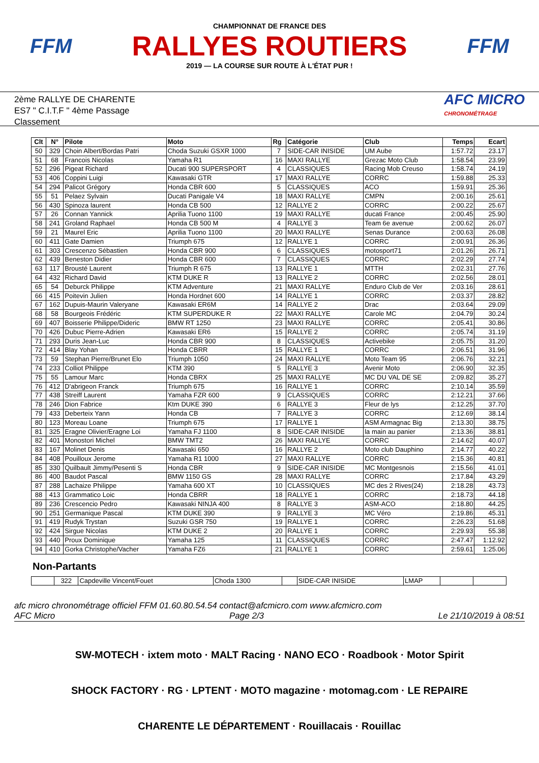FFM
CHAMPIONNAT DE FRANCE DES
RALLYES ROUTIERS
2019 — LA COURSE SUR ROUTE À L'ÉTAT PUR !
FFM
2ème RALLYE DE CHARENTE
ES7 " C.I.T.F " 4ème Passage
Classement
AFC MICRO
CHRONOMÉTRAGE
| Clt | N° | Pilote | Moto | Rg | Catégorie | Club | Temps | Ecart |
| --- | --- | --- | --- | --- | --- | --- | --- | --- |
| 50 | 329 | Choin Albert/Bordas Patri | Choda Suzuki GSXR 1000 | 7 | SIDE-CAR INISIDE | UM Aube | 1:57.72 | 23.17 |
| 51 | 68 | Francois Nicolas | Yamaha R1 | 16 | MAXI RALLYE | Grezac Moto Club | 1:58.54 | 23.99 |
| 52 | 296 | Pigeat Richard | Ducati 900 SUPERSPORT | 4 | CLASSIQUES | Racing Mob Creuso | 1:58.74 | 24.19 |
| 53 | 406 | Coppini Luigi | Kawasaki GTR | 17 | MAXI RALLYE | CORRC | 1:59.88 | 25.33 |
| 54 | 294 | Palicot Grégory | Honda CBR 600 | 5 | CLASSIQUES | ACO | 1:59.91 | 25.36 |
| 55 | 51 | Pelaez Sylvain | Ducati Panigale V4 | 18 | MAXI RALLYE | CMPN | 2:00.16 | 25.61 |
| 56 | 430 | Spinoza laurent | Honda CB 500 | 12 | RALLYE 2 | CORRC | 2:00.22 | 25.67 |
| 57 | 26 | Connan Yannick | Aprilia Tuono 1100 | 19 | MAXI RALLYE | ducati France | 2:00.45 | 25.90 |
| 58 | 241 | Groland Raphael | Honda CB 500 M | 4 | RALLYE 3 | Team 6e avenue | 2:00.62 | 26.07 |
| 59 | 21 | Maurel Eric | Aprilia Tuono 1100 | 20 | MAXI RALLYE | Senas Durance | 2:00.63 | 26.08 |
| 60 | 411 | Gate Damien | Triumph 675 | 12 | RALLYE 1 | CORRC | 2:00.91 | 26.36 |
| 61 | 303 | Crescenzo Sébastien | Honda CBR 900 | 6 | CLASSIQUES | motosport71 | 2:01.26 | 26.71 |
| 62 | 439 | Beneston Didier | Honda CBR 600 | 7 | CLASSIQUES | CORRC | 2:02.29 | 27.74 |
| 63 | 117 | Brousté Laurent | Triumph R 675 | 13 | RALLYE 1 | MTTH | 2:02.31 | 27.76 |
| 64 | 432 | Richard David | KTM DUKE R | 13 | RALLYE 2 | CORRC | 2:02.56 | 28.01 |
| 65 | 54 | Deburck Philippe | KTM Adventure | 21 | MAXI RALLYE | Enduro Club de Ver | 2:03.16 | 28.61 |
| 66 | 415 | Poitevin Julien | Honda Hordnet 600 | 14 | RALLYE 1 | CORRC | 2:03.37 | 28.82 |
| 67 | 162 | Dupuis-Maurin Valeryane | Kawasaki ER6M | 14 | RALLYE 2 | Drac | 2:03.64 | 29.09 |
| 68 | 58 | Bourgeois Frédéric | KTM SUPERDUKE R | 22 | MAXI RALLYE | Carole MC | 2:04.79 | 30.24 |
| 69 | 407 | Boisserie Philippe/Dideric | BMW RT 1250 | 23 | MAXI RALLYE | CORRC | 2:05.41 | 30.86 |
| 70 | 426 | Dubuc Pierre-Adrien | Kawasaki ER6 | 15 | RALLYE 2 | CORRC | 2:05.74 | 31.19 |
| 71 | 293 | Duris Jean-Luc | Honda CBR 900 | 8 | CLASSIQUES | Activebike | 2:05.75 | 31.20 |
| 72 | 414 | Blay Yohan | Honda CBRR | 15 | RALLYE 1 | CORRC | 2:06.51 | 31.96 |
| 73 | 59 | Stephan Pierre/Brunet Elo | Triumph 1050 | 24 | MAXI RALLYE | Moto Team 95 | 2:06.76 | 32.21 |
| 74 | 233 | Colliot Philippe | KTM 390 | 5 | RALLYE 3 | Avenir Moto | 2:06.90 | 32.35 |
| 75 | 55 | Lamour Marc | Honda CBRX | 25 | MAXI RALLYE | MC DU VAL DE SE | 2:09.82 | 35.27 |
| 76 | 412 | D'abrigeon Franck | Triumph 675 | 16 | RALLYE 1 | CORRC | 2:10.14 | 35.59 |
| 77 | 438 | Streiff Laurent | Yamaha FZR 600 | 9 | CLASSIQUES | CORRC | 2:12.21 | 37.66 |
| 78 | 246 | Dion Fabrice | Ktm DUKE 390 | 6 | RALLYE 3 | Fleur de lys | 2:12.25 | 37.70 |
| 79 | 433 | Deberteix Yann | Honda CB | 7 | RALLYE 3 | CORRC | 2:12.69 | 38.14 |
| 80 | 123 | Moreau Loane | Triumph 675 | 17 | RALLYE 1 | ASM Armagnac Big | 2:13.30 | 38.75 |
| 81 | 325 | Eragne Olivier/Eragne Loi | Yamaha FJ 1100 | 8 | SIDE-CAR INISIDE | la main au panier | 2:13.36 | 38.81 |
| 82 | 401 | Monostori Michel | BMW TMT2 | 26 | MAXI RALLYE | CORRC | 2:14.62 | 40.07 |
| 83 | 167 | Molinet Denis | Kawasaki 650 | 16 | RALLYE 2 | Moto club Dauphino | 2:14.77 | 40.22 |
| 84 | 408 | Pouilloux Jerome | Yamaha R1 1000 | 27 | MAXI RALLYE | CORRC | 2:15.36 | 40.81 |
| 85 | 330 | Quilbault Jimmy/Pesenti S | Honda CBR | 9 | SIDE-CAR INISIDE | MC Montgesnois | 2:15.56 | 41.01 |
| 86 | 400 | Baudot Pascal | BMW 1150 GS | 28 | MAXI RALLYE | CORRC | 2:17.84 | 43.29 |
| 87 | 288 | Lachaize Philippe | Yamaha 600 XT | 10 | CLASSIQUES | MC des 2 Rives(24) | 2:18.28 | 43.73 |
| 88 | 413 | Grammatico Loic | Honda CBRR | 18 | RALLYE 1 | CORRC | 2:18.73 | 44.18 |
| 89 | 236 | Crescencio Pedro | Kawasaki NINJA 400 | 8 | RALLYE 3 | ASM-ACO | 2:18.80 | 44.25 |
| 90 | 251 | Germanique Pascal | KTM DUKE 390 | 9 | RALLYE 3 | MC Véro | 2:19.86 | 45.31 |
| 91 | 419 | Rudyk Trystan | Suzuki GSR 750 | 19 | RALLYE 1 | CORRC | 2:26.23 | 51.68 |
| 92 | 424 | Sirgue Nicolas | KTM DUKE 2 | 20 | RALLYE 1 | CORRC | 2:29.93 | 55.38 |
| 93 | 440 | Proux Dominique | Yamaha 125 | 11 | CLASSIQUES | CORRC | 2:47.47 | 1:12.92 |
| 94 | 410 | Gorka Christophe/Vacher | Yamaha FZ6 | 21 | RALLYE 1 | CORRC | 2:59.61 | 1:25.06 |
Non-Partants
| | 322 | Capdeville Vincent/Fouet | Choda 1300 | | SIDE-CAR INISIDE | LMAP | | |
afc micro chronométrage officiel FFM 01.60.80.54.54 contact@afcmicro.com www.afcmicro.com
AFC Micro Page 2/3 Le 21/10/2019 à 08:51
SW-MOTECH · ixtem moto · MALT Racing · NANO ECO · Roadbook · Motor Spirit
SHOCK FACTORY · RG · LPTENT · MOTO magazine · motomag.com · LE REPAIRE
CHARENTE LE DÉPARTEMENT · Rouillacais · Rouillac